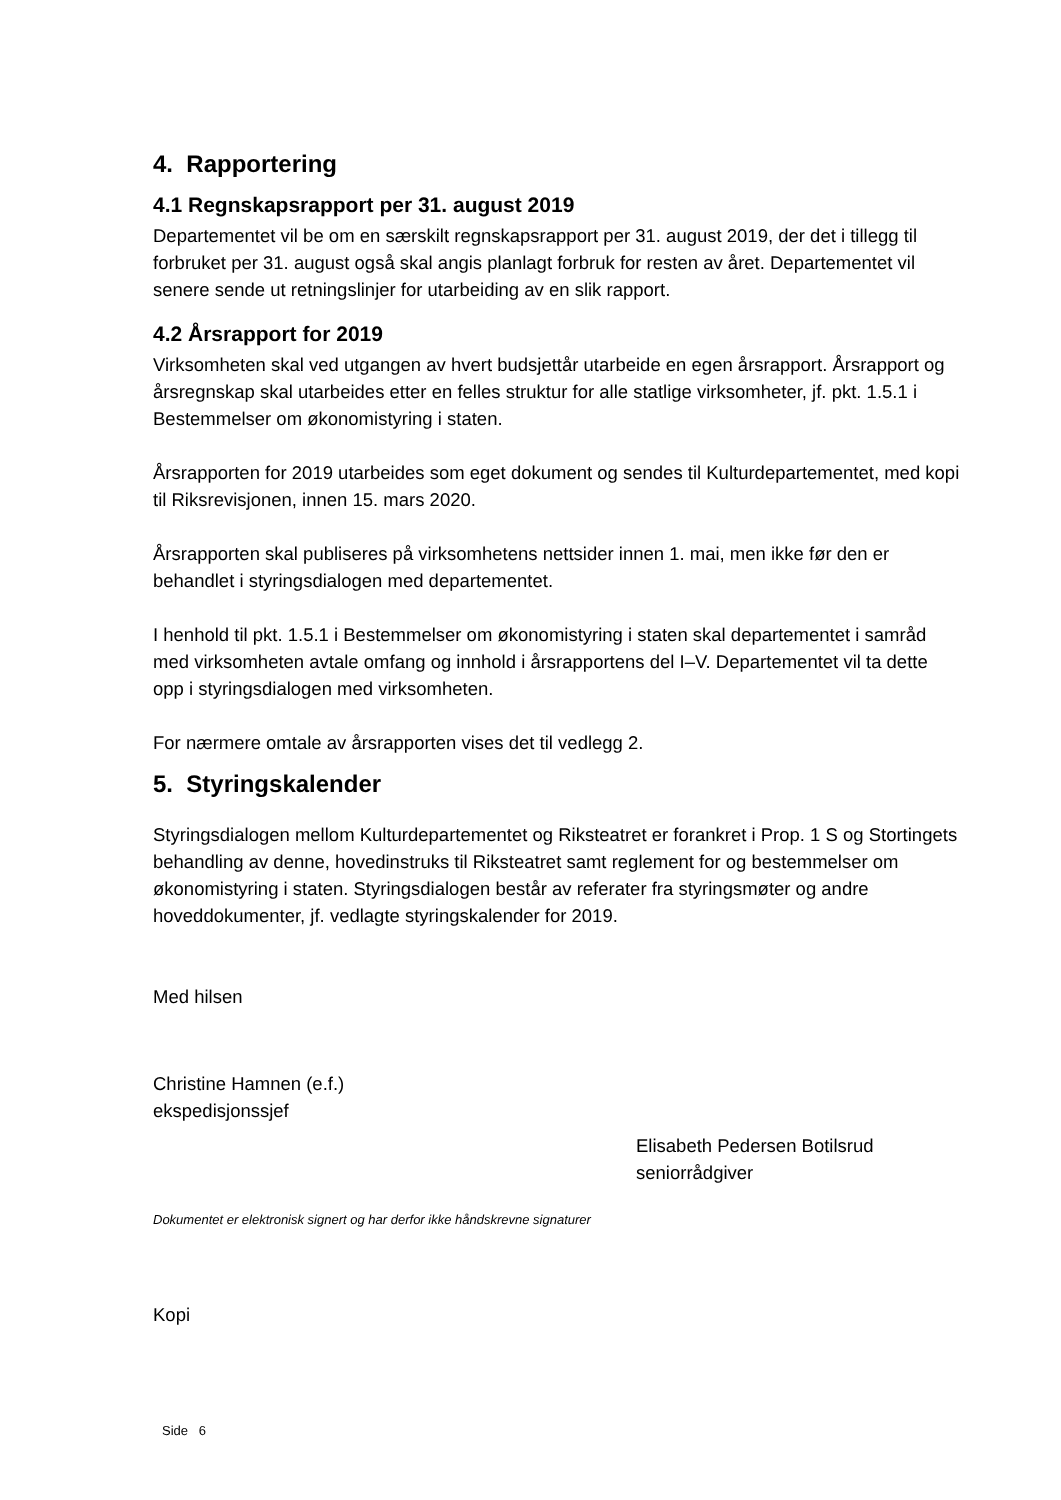4. Rapportering
4.1 Regnskapsrapport per 31. august 2019
Departementet vil be om en særskilt regnskapsrapport per 31. august 2019, der det i tillegg til forbruket per 31. august også skal angis planlagt forbruk for resten av året. Departementet vil senere sende ut retningslinjer for utarbeiding av en slik rapport.
4.2 Årsrapport for 2019
Virksomheten skal ved utgangen av hvert budsjettår utarbeide en egen årsrapport. Årsrapport og årsregnskap skal utarbeides etter en felles struktur for alle statlige virksomheter, jf. pkt. 1.5.1 i Bestemmelser om økonomistyring i staten.
Årsrapporten for 2019 utarbeides som eget dokument og sendes til Kulturdepartementet, med kopi til Riksrevisjonen, innen 15. mars 2020.
Årsrapporten skal publiseres på virksomhetens nettsider innen 1. mai, men ikke før den er behandlet i styringsdialogen med departementet.
I henhold til pkt. 1.5.1 i Bestemmelser om økonomistyring i staten skal departementet i samråd med virksomheten avtale omfang og innhold i årsrapportens del I–V. Departementet vil ta dette opp i styringsdialogen med virksomheten.
For nærmere omtale av årsrapporten vises det til vedlegg 2.
5. Styringskalender
Styringsdialogen mellom Kulturdepartementet og Riksteatret er forankret i Prop. 1 S og Stortingets behandling av denne, hovedinstruks til Riksteatret samt reglement for og bestemmelser om økonomistyring i staten. Styringsdialogen består av referater fra styringsmøter og andre hoveddokumenter, jf. vedlagte styringskalender for 2019.
Med hilsen
Christine Hamnen (e.f.)
ekspedisjonssjef
Elisabeth Pedersen Botilsrud
seniorrådgiver
Dokumentet er elektronisk signert og har derfor ikke håndskrevne signaturer
Kopi
Side 6